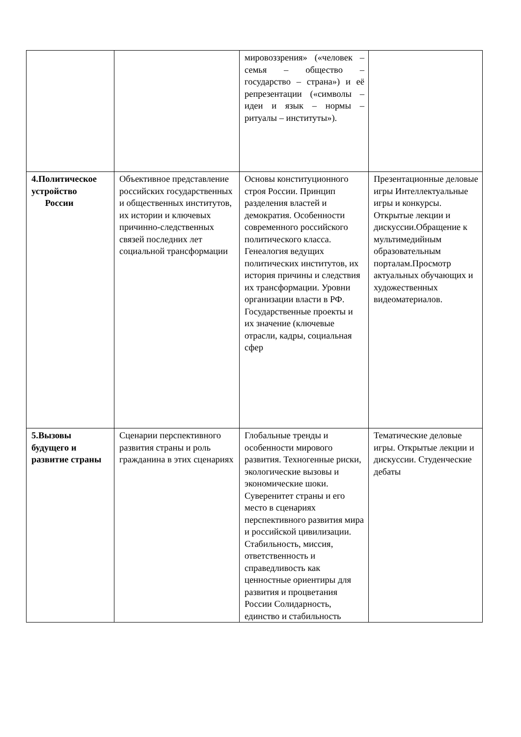| | | мировоззрения» («человек – семья – общество – государство – страна») и её репрезентации («символы – идеи и язык – нормы – ритуалы – институты»). | |
| 4.Политическое устройство России | Объективное представление российских государственных и общественных институтов, их истории и ключевых причинно-следственных связей последних лет социальной трансформации | Основы конституционного строя России. Принцип разделения властей и демократия. Особенности современного российского политического класса. Генеалогия ведущих политических институтов, их история причины и следствия их трансформации. Уровни организации власти в РФ. Государственные проекты и их значение (ключевые отрасли, кадры, социальная сфер | Презентационные деловые игры Интеллектуальные игры и конкурсы. Открытые лекции и дискуссии.Обращение к мультимедийным образовательным порталам.Просмотр актуальных обучающих и художественных видеоматериалов. |
| 5.Вызовы будущего и развитие страны | Сценарии перспективного развития страны и роль гражданина в этих сценариях | Глобальные тренды и особенности мирового развития. Техногенные риски, экологические вызовы и экономические шоки. Суверенитет страны и его место в сценариях перспективного развития мира и российской цивилизации. Стабильность, миссия, ответственность и справедливость как ценностные ориентиры для развития и процветания России Солидарность, единство и стабильность | Тематические деловые игры. Открытые лекции и дискуссии. Студенческие дебаты |